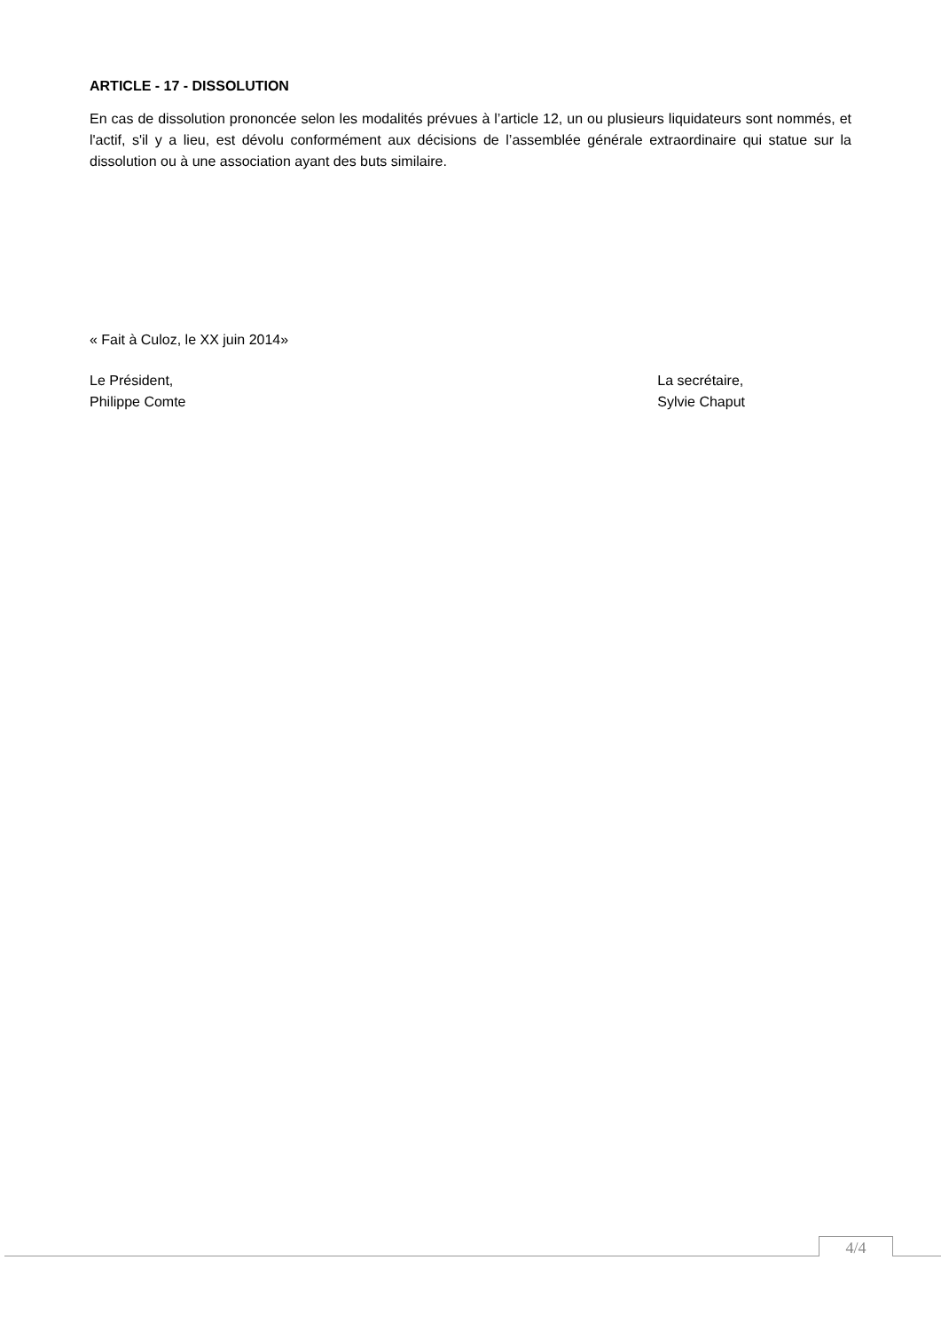ARTICLE - 17 - DISSOLUTION
En cas de dissolution prononcée selon les modalités prévues à l’article 12, un ou plusieurs liquidateurs sont nommés, et l'actif, s'il y a lieu, est dévolu conformément aux décisions de l’assemblée générale extraordinaire qui statue sur la dissolution ou à une association ayant des buts similaire.
« Fait à Culoz, le XX juin 2014»
Le Président,
Philippe Comte
La secrétaire,
Sylvie Chaput
4/4